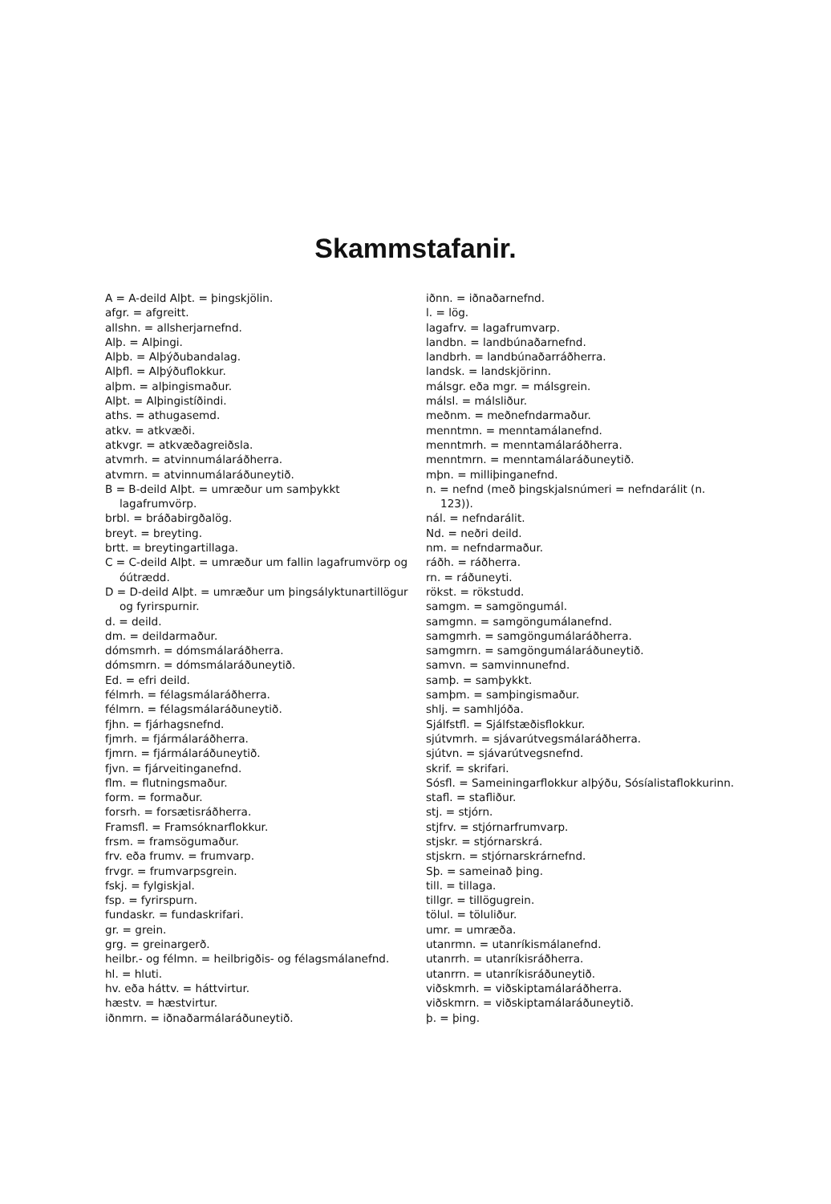Skammstafanir.
A = A-deild Alþt. = þingskjölin.
afgr. = afgreitt.
allshn. = allsherjarnefnd.
Alþ. = Alþingi.
Alþb. = Alþýðubandalag.
Alþfl. = Alþýðuflokkur.
alþm. = alþingismaður.
Alþt. = Alþingistíðindi.
aths. = athugasemd.
atkv. = atkvæði.
atkvgr. = atkvæðagreiðsla.
atvmrh. = atvinnumálaráðherra.
atvmrn. = atvinnumálaráðuneytið.
B = B-deild Alþt. = umræður um samþykkt lagafrumvörp.
brbl. = bráðabirgðalög.
breyt. = breyting.
brtt. = breytingartillaga.
C = C-deild Alþt. = umræður um fallin lagafrumvörp og óútrædd.
D = D-deild Alþt. = umræður um þingsályktunartillögur og fyrirspurnir.
d. = deild.
dm. = deildarmaður.
dómsmrh. = dómsmálaráðherra.
dómsmrn. = dómsmálaráðuneytið.
Ed. = efri deild.
félmrh. = félagsmálaráðherra.
félmrn. = félagsmálaráðuneytið.
fjhn. = fjárhagsnefnd.
fjmrh. = fjármálaráðherra.
fjmrn. = fjármálaráðuneytið.
fjvn. = fjárveitinganefnd.
flm. = flutningsmaður.
form. = formaður.
forsrh. = forsætisráðherra.
Framsfl. = Framsóknarflokkur.
frsm. = framsögumaður.
frv. eða frumv. = frumvarp.
frvgr. = frumvarpsgrein.
fskj. = fylgiskjal.
fsp. = fyrirspurn.
fundaskr. = fundaskrifari.
gr. = grein.
grg. = greinargerð.
heilbr.- og félmn. = heilbrigðis- og félagsmálanefnd.
hl. = hluti.
hv. eða háttv. = háttvirtur.
hæstv. = hæstvirtur.
iðnmrn. = iðnaðarmálaráðuneytið.
iðnn. = iðnaðarnefnd.
l. = lög.
lagafrv. = lagafrumvarp.
landbn. = landbúnaðarnefnd.
landbrh. = landbúnaðarráðherra.
landsk. = landskjörinn.
málsgr. eða mgr. = málsgrein.
málsl. = málsliður.
meðnm. = meðnefndarmaður.
menntmn. = menntamálanefnd.
menntmrh. = menntamálaráðherra.
menntmrn. = menntamálaráðuneytið.
mþn. = milliþinganefnd.
n. = nefnd (með þingskjalsnúmeri = nefndarálit (n. 123)).
nál. = nefndarálit.
Nd. = neðri deild.
nm. = nefndarmaður.
ráðh. = ráðherra.
rn. = ráðuneyti.
rökst. = rökstudd.
samgm. = samgöngumál.
samgmn. = samgöngumálanefnd.
samgmrh. = samgöngumálaráðherra.
samgmrn. = samgöngumálaráðuneytið.
samvn. = samvinnunefnd.
samþ. = samþykkt.
samþm. = samþingismaður.
shlj. = samhljóða.
Sjálfstfl. = Sjálfstæðisflokkur.
sjútvmrh. = sjávarútvegsmálaráðherra.
sjútvn. = sjávarútvegsnefnd.
skrif. = skrifari.
Sósfl. = Sameiningarflokkur alþýðu, Sósíalistaflokkurinn.
stafl. = stafliður.
stj. = stjórn.
stjfrv. = stjórnarfrumvarp.
stjskr. = stjórnarskrá.
stjskrn. = stjórnarskrárnefnd.
Sþ. = sameinað þing.
till. = tillaga.
tillgr. = tillögugrein.
tölul. = töluliður.
umr. = umræða.
utanrmn. = utanríkismálanefnd.
utanrrh. = utanríkisráðherra.
utanrrn. = utanríkisráðuneytið.
viðskmrh. = viðskiptamálaráðherra.
viðskmrn. = viðskiptamálaráðuneytið.
þ. = þing.